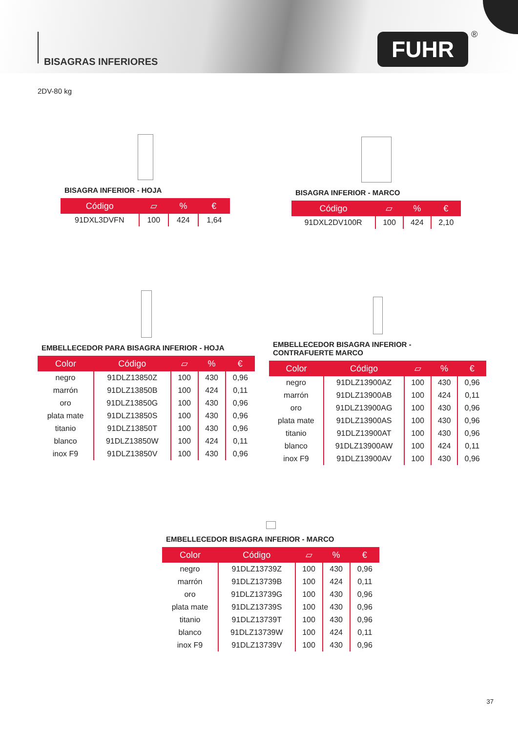BISAGRAS INFERIORES
FUHR ®
2DV-80 kg
BISAGRA INFERIOR - HOJA
| Código | ▱ | % | € |
| --- | --- | --- | --- |
| 91DXL3DVFN | 100 | 424 | 1,64 |
BISAGRA INFERIOR - MARCO
| Código | ▱ | % | € |
| --- | --- | --- | --- |
| 91DXL2DV100R | 100 | 424 | 2,10 |
EMBELLECEDOR PARA BISAGRA INFERIOR - HOJA
| Color | Código | ▱ | % | € |
| --- | --- | --- | --- | --- |
| negro | 91DLZ13850Z | 100 | 430 | 0,96 |
| marrón | 91DLZ13850B | 100 | 424 | 0,11 |
| oro | 91DLZ13850G | 100 | 430 | 0,96 |
| plata mate | 91DLZ13850S | 100 | 430 | 0,96 |
| titanio | 91DLZ13850T | 100 | 430 | 0,96 |
| blanco | 91DLZ13850W | 100 | 424 | 0,11 |
| inox F9 | 91DLZ13850V | 100 | 430 | 0,96 |
EMBELLECEDOR BISAGRA INFERIOR -
CONTRAFUERTE MARCO
| Color | Código | ▱ | % | € |
| --- | --- | --- | --- | --- |
| negro | 91DLZ13900AZ | 100 | 430 | 0,96 |
| marrón | 91DLZ13900AB | 100 | 424 | 0,11 |
| oro | 91DLZ13900AG | 100 | 430 | 0,96 |
| plata mate | 91DLZ13900AS | 100 | 430 | 0,96 |
| titanio | 91DLZ13900AT | 100 | 430 | 0,96 |
| blanco | 91DLZ13900AW | 100 | 424 | 0,11 |
| inox F9 | 91DLZ13900AV | 100 | 430 | 0,96 |
EMBELLECEDOR BISAGRA INFERIOR - MARCO
| Color | Código | ▱ | % | € |
| --- | --- | --- | --- | --- |
| negro | 91DLZ13739Z | 100 | 430 | 0,96 |
| marrón | 91DLZ13739B | 100 | 424 | 0,11 |
| oro | 91DLZ13739G | 100 | 430 | 0,96 |
| plata mate | 91DLZ13739S | 100 | 430 | 0,96 |
| titanio | 91DLZ13739T | 100 | 430 | 0,96 |
| blanco | 91DLZ13739W | 100 | 424 | 0,11 |
| inox F9 | 91DLZ13739V | 100 | 430 | 0,96 |
37